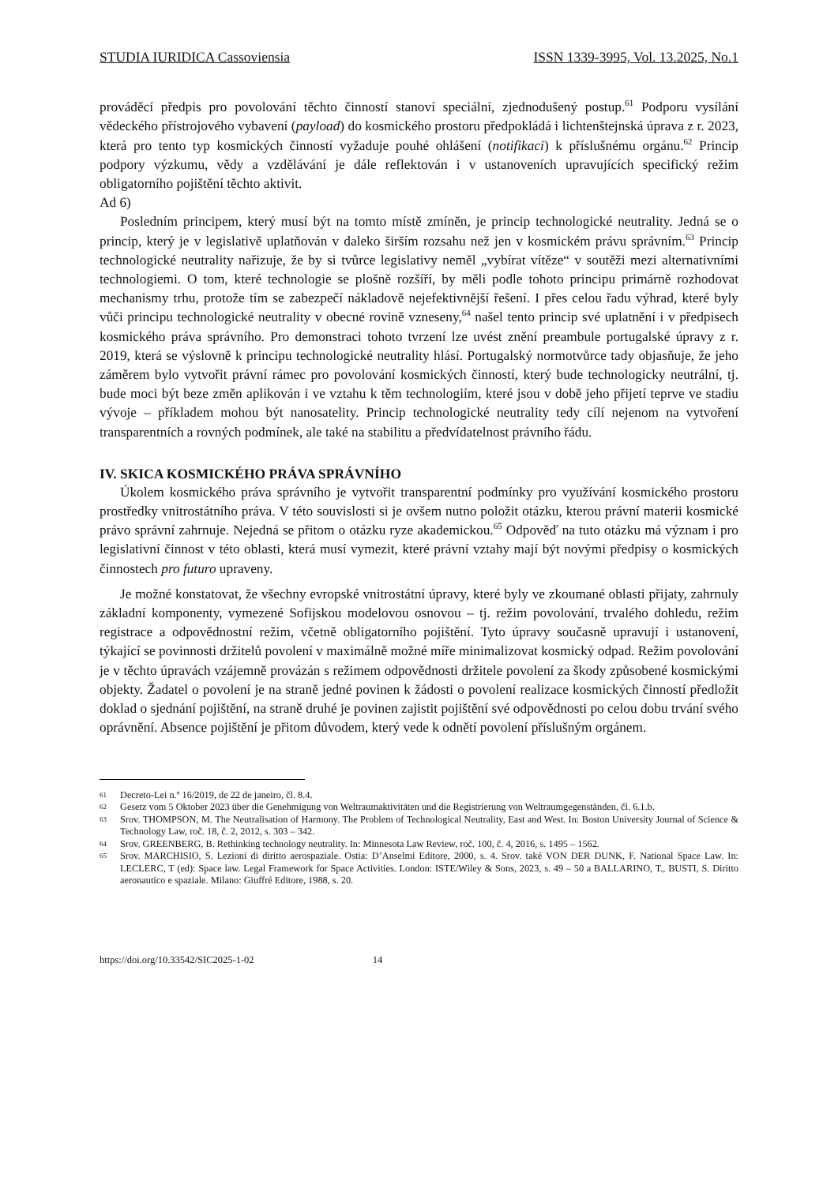STUDIA IURIDICA Cassoviensia ISSN 1339-3995, Vol. 13.2025, No.1
prováděcí předpis pro povolování těchto činností stanoví speciální, zjednodušený postup.<sup>61</sup> Podporu vysílání vědeckého přístrojového vybavení (payload) do kosmického prostoru předpokládá i lichtenštejnská úprava z r. 2023, která pro tento typ kosmických činností vyžaduje pouhé ohlášení (notifikaci) k příslušnému orgánu.<sup>62</sup> Princip podpory výzkumu, vědy a vzdělávání je dále reflektován i v ustanoveních upravujících specifický režim obligatorního pojištění těchto aktivit.
Ad 6)
Posledním principem, který musí být na tomto místě zmíněn, je princip technologické neutrality. Jedná se o princip, který je v legislativě uplatňován v daleko širším rozsahu než jen v kosmickém právu správním.<sup>63</sup> Princip technologické neutrality nařizuje, že by si tvůrce legislativy neměl „vybírat vítěze“ v soutěži mezi alternativními technologiemi. O tom, které technologie se plošně rozšíří, by měli podle tohoto principu primárně rozhodovat mechanismy trhu, protože tím se zabezpečí nákladově nejefektivnější řešení. I přes celou řadu výhrad, které byly vůči principu technologické neutrality v obecné rovině vzneseny,<sup>64</sup> našel tento princip své uplatnění i v předpisech kosmického práva správního. Pro demonstraci tohoto tvrzení lze uvést znění preambule portugalské úpravy z r. 2019, která se výslovně k principu technologické neutrality hlásí. Portugalský normotvůrce tady objasňuje, že jeho záměrem bylo vytvořit právní rámec pro povolování kosmických činností, který bude technologicky neutrální, tj. bude moci být beze změn aplikován i ve vztahu k těm technologiím, které jsou v době jeho přijetí teprve ve stadiu vývoje – příkladem mohou být nanosatelity. Princip technologické neutrality tedy cílí nejenom na vytvoření transparentních a rovných podmínek, ale také na stabilitu a předvídatelnost právního řádu.
IV. SKICA KOSMICKÉHO PRÁVA SPRÁVNÍHO
Úkolem kosmického práva správního je vytvořit transparentní podmínky pro využívání kosmického prostoru prostředky vnitrostátního práva. V této souvislosti si je ovšem nutno položit otázku, kterou právní materii kosmické právo správní zahrnuje. Nejedná se přitom o otázku ryze akademickou.<sup>65</sup> Odpověď na tuto otázku má význam i pro legislativní činnost v této oblasti, která musí vymezit, které právní vztahy mají být novými předpisy o kosmických činnostech pro futuro upraveny.
Je možné konstatovat, že všechny evropské vnitrostátní úpravy, které byly ve zkoumané oblasti přijaty, zahrnuly základní komponenty, vymezené Sofijskou modelovou osnovou – tj. režim povolování, trvalého dohledu, režim registrace a odpovědnostní režim, včetně obligatorního pojištění. Tyto úpravy současně upravují i ustanovení, týkající se povinnosti držitelů povolení v maximálně možné míře minimalizovat kosmický odpad. Režim povolování je v těchto úpravách vzájemně provázán s režimem odpovědnosti držitele povolení za škody způsobené kosmickými objekty. Žadatel o povolení je na straně jedné povinen k žádosti o povolení realizace kosmických činností předložit doklad o sjednání pojištění, na straně druhé je povinen zajistit pojištění své odpovědnosti po celou dobu trvání svého oprávnění. Absence pojištění je přitom důvodem, který vede k odnětí povolení příslušným orgánem.
61
Decreto-Lei n.º 16/2019, de 22 de janeiro, čl. 8.4.
62
Gesetz vom 5 Oktober 2023 über die Genehmigung von Weltraumaktivitäten und die Registrierung von Weltraumgegenständen, čl. 6.1.b.
63
Srov. THOMPSON, M. The Neutralisation of Harmony. The Problem of Technological Neutrality, East and West. In: Boston University Journal of Science & Technology Law, roč. 18, č. 2, 2012, s. 303 – 342.
64
Srov. GREENBERG, B. Rethinking technology neutrality. In: Minnesota Law Review, roč. 100, č. 4, 2016, s. 1495 – 1562.
65
Srov. MARCHISIO, S. Lezioni di diritto aerospaziale. Ostia: D’Anselmi Editore, 2000, s. 4. Srov. také VON DER DUNK, F. National Space Law. In: LECLERC, T (ed): Space law. Legal Framework for Space Activities. London: ISTE/Wiley & Sons, 2023, s. 49 – 50 a BALLARINO, T., BUSTI, S. Diritto aeronautico e spaziale. Milano: Giuffré Editore, 1988, s. 20.
https://doi.org/10.33542/SIC2025-1-02 14